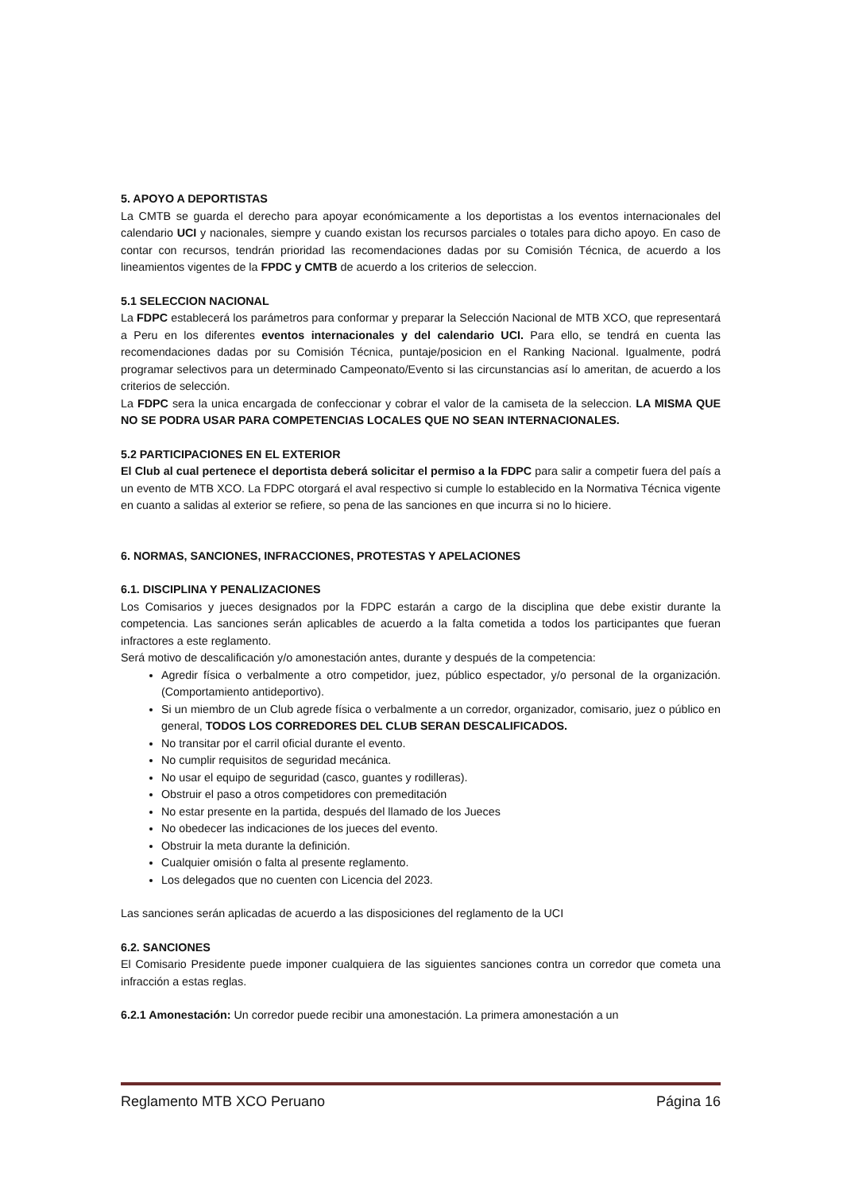5. APOYO A DEPORTISTAS
La CMTB se guarda el derecho para apoyar económicamente a los deportistas a los eventos internacionales del calendario UCI y nacionales, siempre y cuando existan los recursos parciales o totales para dicho apoyo. En caso de contar con recursos, tendrán prioridad las recomendaciones dadas por su Comisión Técnica, de acuerdo a los lineamientos vigentes de la FPDC y CMTB de acuerdo a los criterios de seleccion.
5.1 SELECCION NACIONAL
La FDPC establecerá los parámetros para conformar y preparar la Selección Nacional de MTB XCO, que representará a Peru en los diferentes eventos internacionales y del calendario UCI. Para ello, se tendrá en cuenta las recomendaciones dadas por su Comisión Técnica, puntaje/posicion en el Ranking Nacional. Igualmente, podrá programar selectivos para un determinado Campeonato/Evento si las circunstancias así lo ameritan, de acuerdo a los criterios de selección.
La FDPC sera la unica encargada de confeccionar y cobrar el valor de la camiseta de la seleccion. LA MISMA QUE NO SE PODRA USAR PARA COMPETENCIAS LOCALES QUE NO SEAN INTERNACIONALES.
5.2 PARTICIPACIONES EN EL EXTERIOR
El Club al cual pertenece el deportista deberá solicitar el permiso a la FDPC para salir a competir fuera del país a un evento de MTB XCO. La FDPC otorgará el aval respectivo si cumple lo establecido en la Normativa Técnica vigente en cuanto a salidas al exterior se refiere, so pena de las sanciones en que incurra si no lo hiciere.
6. NORMAS, SANCIONES, INFRACCIONES, PROTESTAS Y APELACIONES
6.1. DISCIPLINA Y PENALIZACIONES
Los Comisarios y jueces designados por la FDPC estarán a cargo de la disciplina que debe existir durante la competencia. Las sanciones serán aplicables de acuerdo a la falta cometida a todos los participantes que fueran infractores a este reglamento.
Será motivo de descalificación y/o amonestación antes, durante y después de la competencia:
Agredir física o verbalmente a otro competidor, juez, público espectador, y/o personal de la organización. (Comportamiento antideportivo).
Si un miembro de un Club agrede física o verbalmente a un corredor, organizador, comisario, juez o público en general, TODOS LOS CORREDORES DEL CLUB SERAN DESCALIFICADOS.
No transitar por el carril oficial durante el evento.
No cumplir requisitos de seguridad mecánica.
No usar el equipo de seguridad (casco, guantes y rodilleras).
Obstruir el paso a otros competidores con premeditación
No estar presente en la partida, después del llamado de los Jueces
No obedecer las indicaciones de los jueces del evento.
Obstruir la meta durante la definición.
Cualquier omisión o falta al presente reglamento.
Los delegados que no cuenten con Licencia del 2023.
Las sanciones serán aplicadas de acuerdo a las disposiciones del reglamento de la UCI
6.2. SANCIONES
El Comisario Presidente puede imponer cualquiera de las siguientes sanciones contra un corredor que cometa una infracción a estas reglas.
6.2.1 Amonestación: Un corredor puede recibir una amonestación. La primera amonestación a un
Reglamento MTB XCO Peruano Página 16